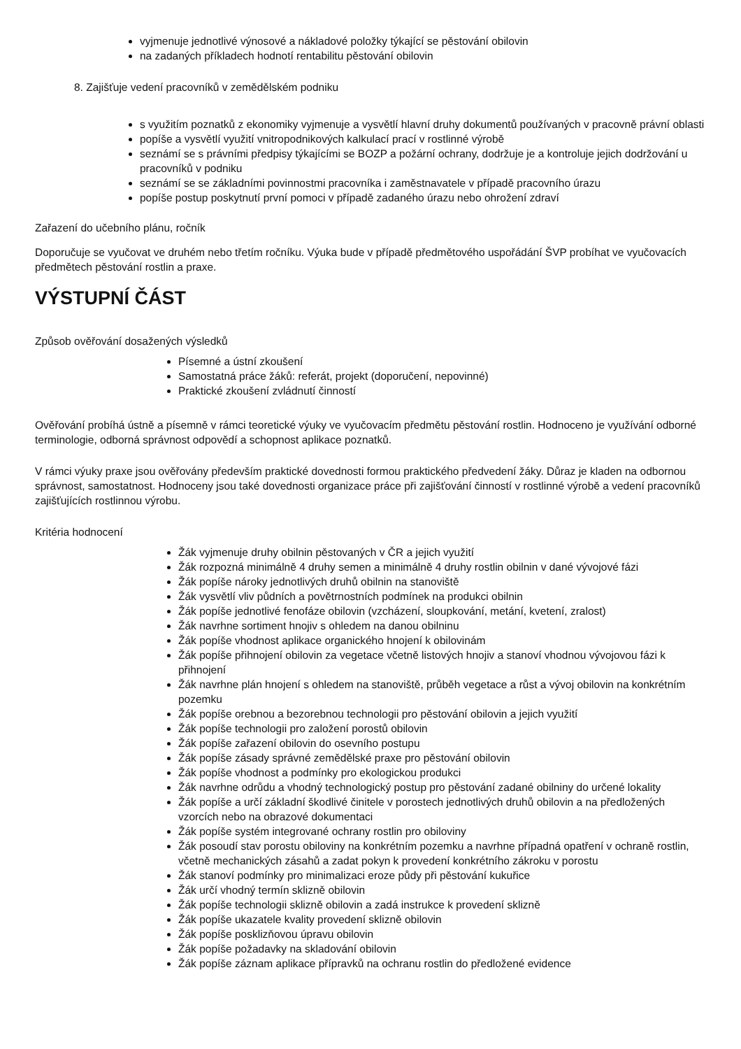vyjmenuje jednotlivé výnosové a nákladové položky týkající se pěstování obilovin
na zadaných příkladech hodnotí rentabilitu pěstování obilovin
8. Zajišťuje vedení pracovníků v zemědělském podniku
s využitím poznatků z ekonomiky vyjmenuje a vysvětlí hlavní druhy dokumentů používaných v pracovně právní oblasti
popíše a vysvětlí využití vnitropodnikových kalkulací prací v rostlinné výrobě
seznámí se s právními předpisy týkajícími se BOZP a požární ochrany, dodržuje je a kontroluje jejich dodržování u pracovníků v podniku
seznámí se se základními povinnostmi pracovníka i zaměstnavatele v případě pracovního úrazu
popíše postup poskytnutí první pomoci v případě zadaného úrazu nebo ohrožení zdraví
Zařazení do učebního plánu, ročník
Doporučuje se vyučovat ve druhém nebo třetím ročníku. Výuka bude v případě předmětového uspořádání ŠVP probíhat ve vyučovacích předmětech pěstování rostlin a praxe.
VÝSTUPNÍ ČÁST
Způsob ověřování dosažených výsledků
Písemné a ústní zkoušení
Samostatná práce žáků: referát, projekt (doporučení, nepovinné)
Praktické zkoušení zvládnutí činností
Ověřování probíhá ústně a písemně v rámci teoretické výuky ve vyučovacím předmětu pěstování rostlin. Hodnoceno je využívání odborné terminologie, odborná správnost odpovědí a schopnost aplikace poznatků.
V rámci výuky praxe jsou ověřovány především praktické dovednosti formou praktického předvedení žáky. Důraz je kladen na odbornou správnost, samostatnost. Hodnoceny jsou také dovednosti organizace práce při zajišťování činností v rostlinné výrobě a vedení pracovníků zajišťujících rostlinnou výrobu.
Kritéria hodnocení
Žák vyjmenuje druhy obilnin pěstovaných v ČR a jejich využití
Žák rozpozná minimálně 4 druhy semen a minimálně 4 druhy rostlin obilnin v dané vývojové fázi
Žák popíše nároky jednotlivých druhů obilnin na stanoviště
Žák vysvětlí vliv půdních a povětrnostních podmínek na produkci obilnin
Žák popíše jednotlivé fenofáze obilovin (vzcházení, sloupkování, metání, kvetení, zralost)
Žák navrhne sortiment hnojiv s ohledem na danou obilninu
Žák popíše vhodnost aplikace organického hnojení k obilovinám
Žák popíše přihnojení obilovin za vegetace včetně listových hnojiv a stanoví vhodnou vývojovou fázi k přihnojení
Žák navrhne plán hnojení s ohledem na stanoviště, průběh vegetace a růst a vývoj obilovin na konkrétním pozemku
Žák popíše orebnou a bezorebnou technologii pro pěstování obilovin a jejich využití
Žák popíše technologii pro založení porostů obilovin
Žák popíše zařazení obilovin do osevního postupu
Žák popíše zásady správné zemědělské praxe pro pěstování obilovin
Žák popíše vhodnost a podmínky pro ekologickou produkci
Žák navrhne odrůdu a vhodný technologický postup pro pěstování zadané obilniny do určené lokality
Žák popíše a určí základní škodlivé činitele v porostech jednotlivých druhů obilovin a na předložených vzorcích nebo na obrazové dokumentaci
Žák popíše systém integrované ochrany rostlin pro obiloviny
Žák posoudí stav porostu obiloviny na konkrétním pozemku a navrhne případná opatření v ochraně rostlin, včetně mechanických zásahů a zadat pokyn k provedení konkrétního zákroku v porostu
Žák stanoví podmínky pro minimalizaci eroze půdy při pěstování kukuřice
Žák určí vhodný termín sklizně obilovin
Žák popíše technologii sklizně obilovin a zadá instrukce k provedení sklizně
Žák popíše ukazatele kvality provedení sklizně obilovin
Žák popíše posklizňovou úpravu obilovin
Žák popíše požadavky na skladování obilovin
Žák popíše záznam aplikace přípravků na ochranu rostlin do předložené evidence